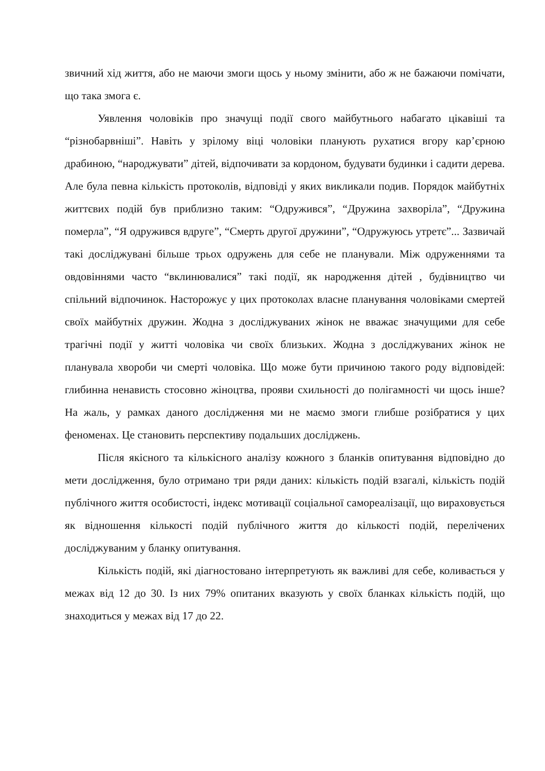звичний хід життя, або не маючи змоги щось у ньому змінити, або ж не бажаючи помічати, що така змога є.
Уявлення чоловіків про значущі події свого майбутнього набагато цікавіші та “різнобарвніші”. Навіть у зрілому віці чоловіки планують рухатися вгору кар’єрною драбиною, “народжувати” дітей, відпочивати за кордоном, будувати будинки і садити дерева. Але була певна кількість протоколів, відповіді у яких викликали подив. Порядок майбутніх життєвих подій був приблизно таким: “Одружився”, “Дружина захворіла”, “Дружина померла”, “Я одружився вдруге”, “Смерть другої дружини”, “Одружуюсь утретє”... Зазвичай такі досліджувані більше трьох одружень для себе не планували. Між одруженнями та овдовіннями часто “вклинювалися” такі події, як народження дітей , будівництво чи спільний відпочинок. Насторожує у цих протоколах власне планування чоловіками смертей своїх майбутніх дружин. Жодна з досліджуваних жінок не вважає значущими для себе трагічні події у житті чоловіка чи своїх близьких. Жодна з досліджуваних жінок не планувала хвороби чи смерті чоловіка. Що може бути причиною такого роду відповідей: глибинна ненависть стосовно жіноцтва, прояви схильності до полігамності чи щось інше? На жаль, у рамках даного дослідження ми не маємо змоги глибше розібратися у цих феноменах. Це становить перспективу подальших досліджень.
Після якісного та кількісного аналізу кожного з бланків опитування відповідно до мети дослідження, було отримано три ряди даних: кількість подій взагалі, кількість подій публічного життя особистості, індекс мотивації соціальної самореалізації, що вираховується як відношення кількості подій публічного життя до кількості подій, перелічених досліджуваним у бланку опитування.
Кількість подій, які діагностовано інтерпретують як важливі для себе, коливається у межах від 12 до 30. Із них 79% опитаних вказують у своїх бланках кількість подій, що знаходиться у межах від 17 до 22.